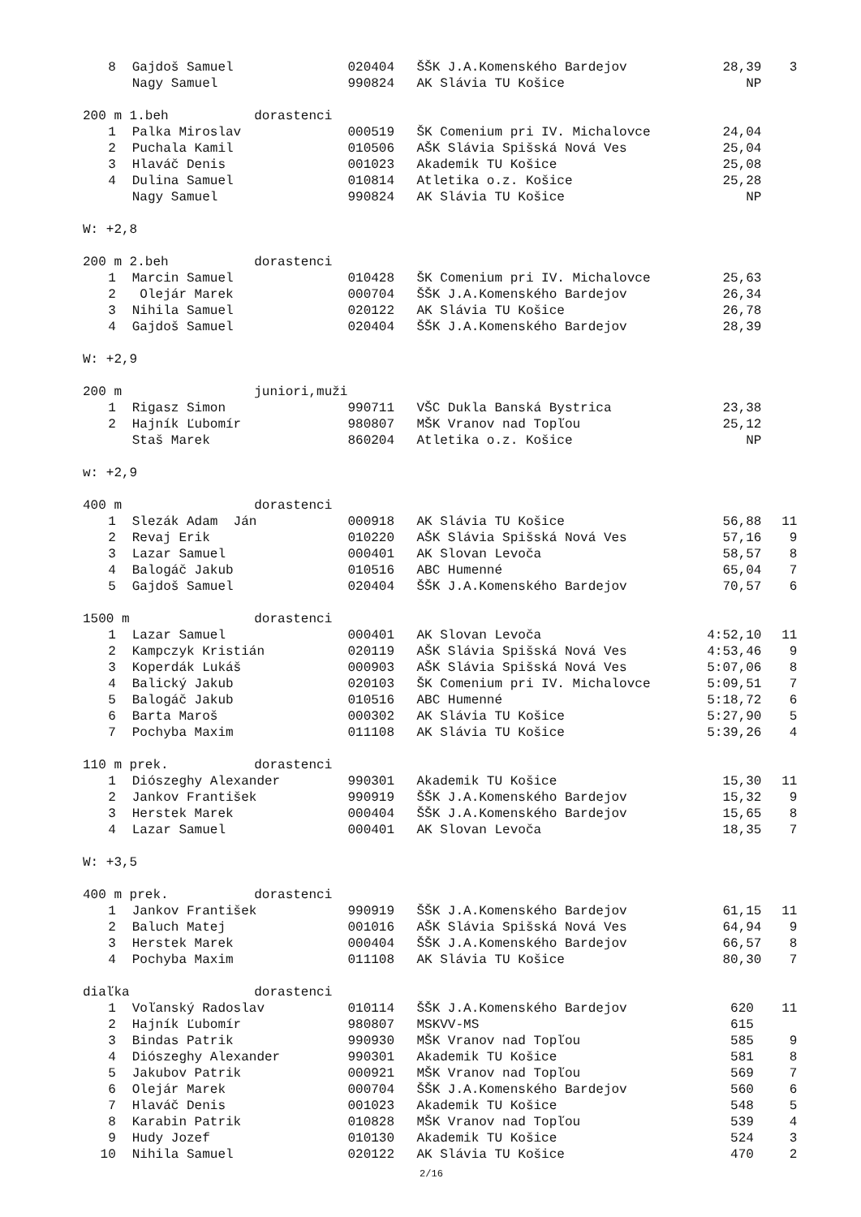| 8 | Gajdoš Samuel | 020404 | ŠŠK J.A.Komenského Bardejov | 28,39 | 3 |
| | Nagy Samuel | 990824 | AK Slávia TU Košice | NP | |
| 200 m 1.beh dorastenci | | | | | |
| 1 | Palka Miroslav | 000519 | ŠK Comenium pri IV. Michalovce | 24,04 | |
| 2 | Puchala Kamil | 010506 | AŠK Slávia Spišská Nová Ves | 25,04 | |
| 3 | Hlaváč Denis | 001023 | Akademik TU Košice | 25,08 | |
| 4 | Dulina Samuel | 010814 | Atletika o.z. Košice | 25,28 | |
| | Nagy Samuel | 990824 | AK Slávia TU Košice | NP | |
| W: +2,8 | | | | | |
| 200 m 2.beh dorastenci | | | | | |
| 1 | Marcin Samuel | 010428 | ŠK Comenium pri IV. Michalovce | 25,63 | |
| 2 | Olejár Marek | 000704 | ŠŠK J.A.Komenského Bardejov | 26,34 | |
| 3 | Nihila Samuel | 020122 | AK Slávia TU Košice | 26,78 | |
| 4 | Gajdoš Samuel | 020404 | ŠŠK J.A.Komenského Bardejov | 28,39 | |
| W: +2,9 | | | | | |
| 200 m juniori,muži | | | | | |
| 1 | Rigasz Simon | 990711 | VŠC Dukla Banská Bystrica | 23,38 | |
| 2 | Hajník Ľubomír | 980807 | MŠK Vranov nad Topľou | 25,12 | |
| | Staš Marek | 860204 | Atletika o.z. Košice | NP | |
| w: +2,9 | | | | | |
| 400 m dorastenci | | | | | |
| 1 | Slezák Adam Ján | 000918 | AK Slávia TU Košice | 56,88 | 11 |
| 2 | Revaj Erik | 010220 | AŠK Slávia Spišská Nová Ves | 57,16 | 9 |
| 3 | Lazar Samuel | 000401 | AK Slovan Levoča | 58,57 | 8 |
| 4 | Balogáč Jakub | 010516 | ABC Humenné | 65,04 | 7 |
| 5 | Gajdoš Samuel | 020404 | ŠŠK J.A.Komenského Bardejov | 70,57 | 6 |
| 1500 m dorastenci | | | | | |
| 1 | Lazar Samuel | 000401 | AK Slovan Levoča | 4:52,10 | 11 |
| 2 | Kampczyk Kristián | 020119 | AŠK Slávia Spišská Nová Ves | 4:53,46 | 9 |
| 3 | Koperdák Lukáš | 000903 | AŠK Slávia Spišská Nová Ves | 5:07,06 | 8 |
| 4 | Balický Jakub | 020103 | ŠK Comenium pri IV. Michalovce | 5:09,51 | 7 |
| 5 | Balogáč Jakub | 010516 | ABC Humenné | 5:18,72 | 6 |
| 6 | Barta Maroš | 000302 | AK Slávia TU Košice | 5:27,90 | 5 |
| 7 | Pochyba Maxim | 011108 | AK Slávia TU Košice | 5:39,26 | 4 |
| 110 m prek. dorastenci | | | | | |
| 1 | Diószeghy Alexander | 990301 | Akademik TU Košice | 15,30 | 11 |
| 2 | Jankov František | 990919 | ŠŠK J.A.Komenského Bardejov | 15,32 | 9 |
| 3 | Herstek Marek | 000404 | ŠŠK J.A.Komenského Bardejov | 15,65 | 8 |
| 4 | Lazar Samuel | 000401 | AK Slovan Levoča | 18,35 | 7 |
| W: +3,5 | | | | | |
| 400 m prek. dorastenci | | | | | |
| 1 | Jankov František | 990919 | ŠŠK J.A.Komenského Bardejov | 61,15 | 11 |
| 2 | Baluch Matej | 001016 | AŠK Slávia Spišská Nová Ves | 64,94 | 9 |
| 3 | Herstek Marek | 000404 | ŠŠK J.A.Komenského Bardejov | 66,57 | 8 |
| 4 | Pochyba Maxim | 011108 | AK Slávia TU Košice | 80,30 | 7 |
| diaľka dorastenci | | | | | |
| 1 | Voľanský Radoslav | 010114 | ŠŠK J.A.Komenského Bardejov | 620 | 11 |
| 2 | Hajník Ľubomír | 980807 | MSKVV-MS | 615 | |
| 3 | Bindas Patrik | 990930 | MŠK Vranov nad Topľou | 585 | 9 |
| 4 | Diószeghy Alexander | 990301 | Akademik TU Košice | 581 | 8 |
| 5 | Jakubov Patrik | 000921 | MŠK Vranov nad Topľou | 569 | 7 |
| 6 | Olejár Marek | 000704 | ŠŠK J.A.Komenského Bardejov | 560 | 6 |
| 7 | Hlaváč Denis | 001023 | Akademik TU Košice | 548 | 5 |
| 8 | Karabin Patrik | 010828 | MŠK Vranov nad Topľou | 539 | 4 |
| 9 | Hudy Jozef | 010130 | Akademik TU Košice | 524 | 3 |
| 10 | Nihila Samuel | 020122 | AK Slávia TU Košice | 470 | 2 |
2/16